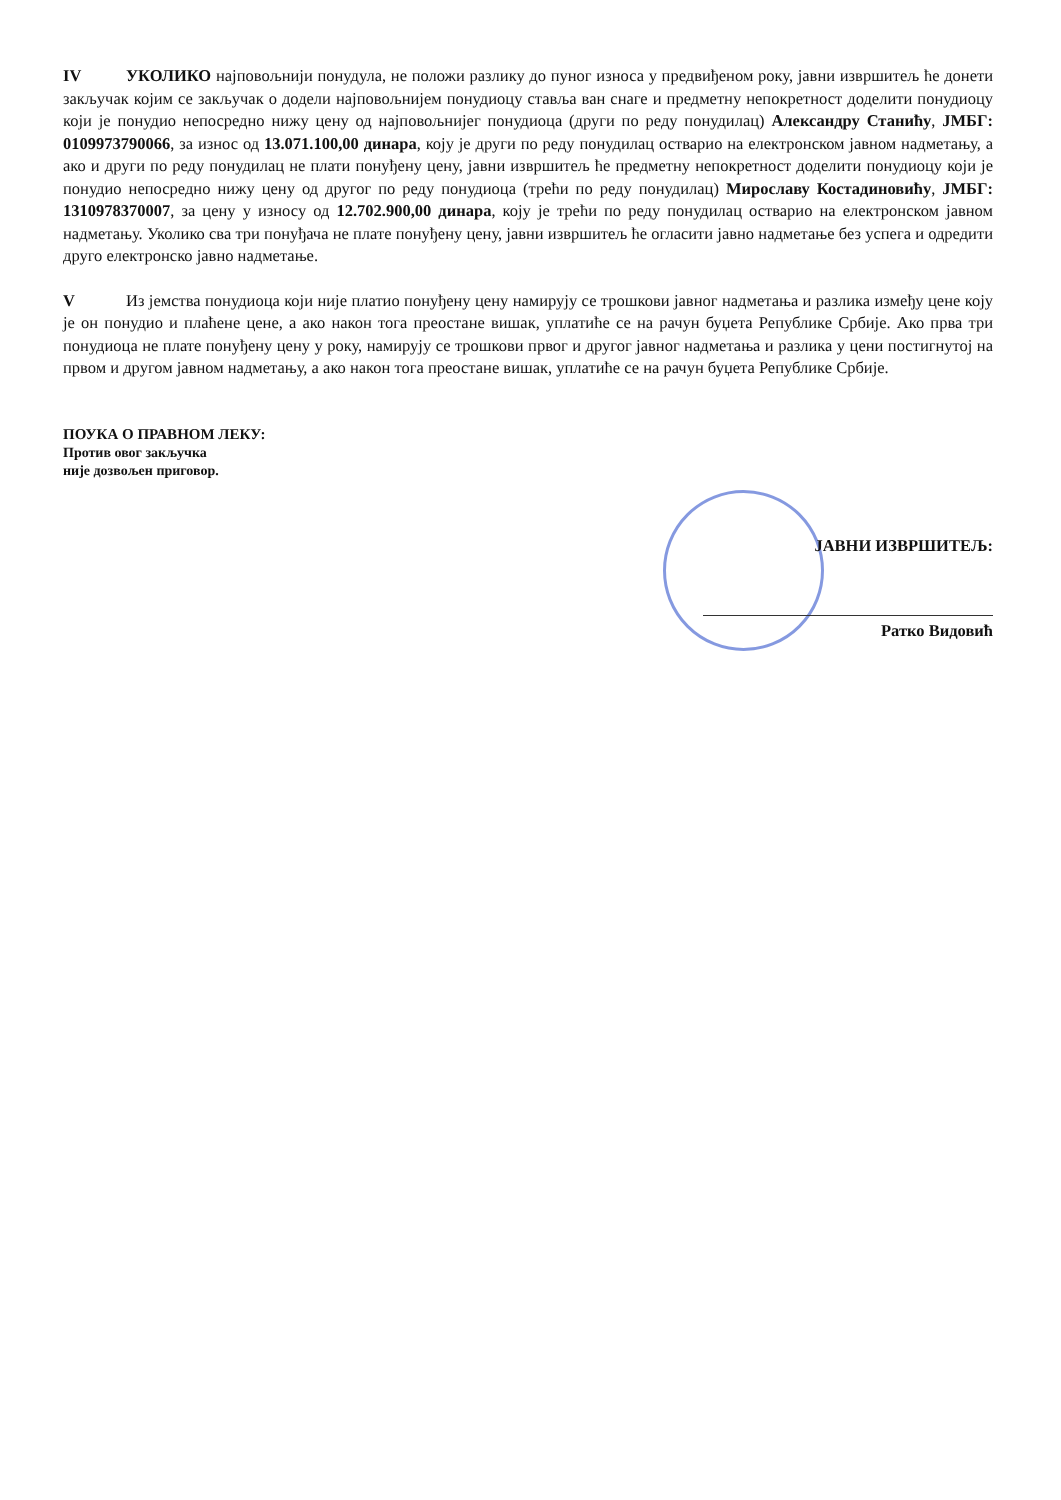IV УКОЛИКО најповољнији понудула, не положи разлику до пуног износа у предвиђеном року, јавни извршитељ ће донети закључак којим се закључак о додели најповољнијем понудиоцу ставља ван снаге и предметну непокретност доделити понудиоцу који је понудио непосредно нижу цену од најповољнијег понудиоца (други по реду понудилац) Александру Станићу, ЈМБГ: 0109973790066, за износ од 13.071.100,00 динара, коју је други по реду понудилац остварио на електронском јавном надметању, а ако и други по реду понудилац не плати понуђену цену, јавни извршитељ ће предметну непокретност доделити понудиоцу који је понудио непосредно нижу цену од другог по реду понудиоца (трећи по реду понудилац) Мирославу Костадиновићу, ЈМБГ: 1310978370007, за цену у износу од 12.702.900,00 динара, коју је трећи по реду понудилац остварио на електронском јавном надметању. Уколико сва три понуђача не плате понуђену цену, јавни извршитељ ће огласити јавно надметање без успега и одредити друго електронско јавно надметање.
V Из јемства понудиоца који није платио понуђену цену намирују се трошкови јавног надметања и разлика између цене коју је он понудио и плаћене цене, а ако након тога преостане вишак, уплатиће се на рачун буџета Републике Србије. Ако прва три понудиоца не плате понуђену цену у року, намирују се трошкови првог и другог јавног надметања и разлика у цени постигнутој на првом и другом јавном надметању, а ако након тога преостане вишак, уплатиће се на рачун буџета Републике Србије.
ПОУКА О ПРАВНОМ ЛЕКУ:
Против овог закључка
није дозвољен приговор.
ЈАВНИ ИЗВРШИТЕЉ:
Ратко Видовић